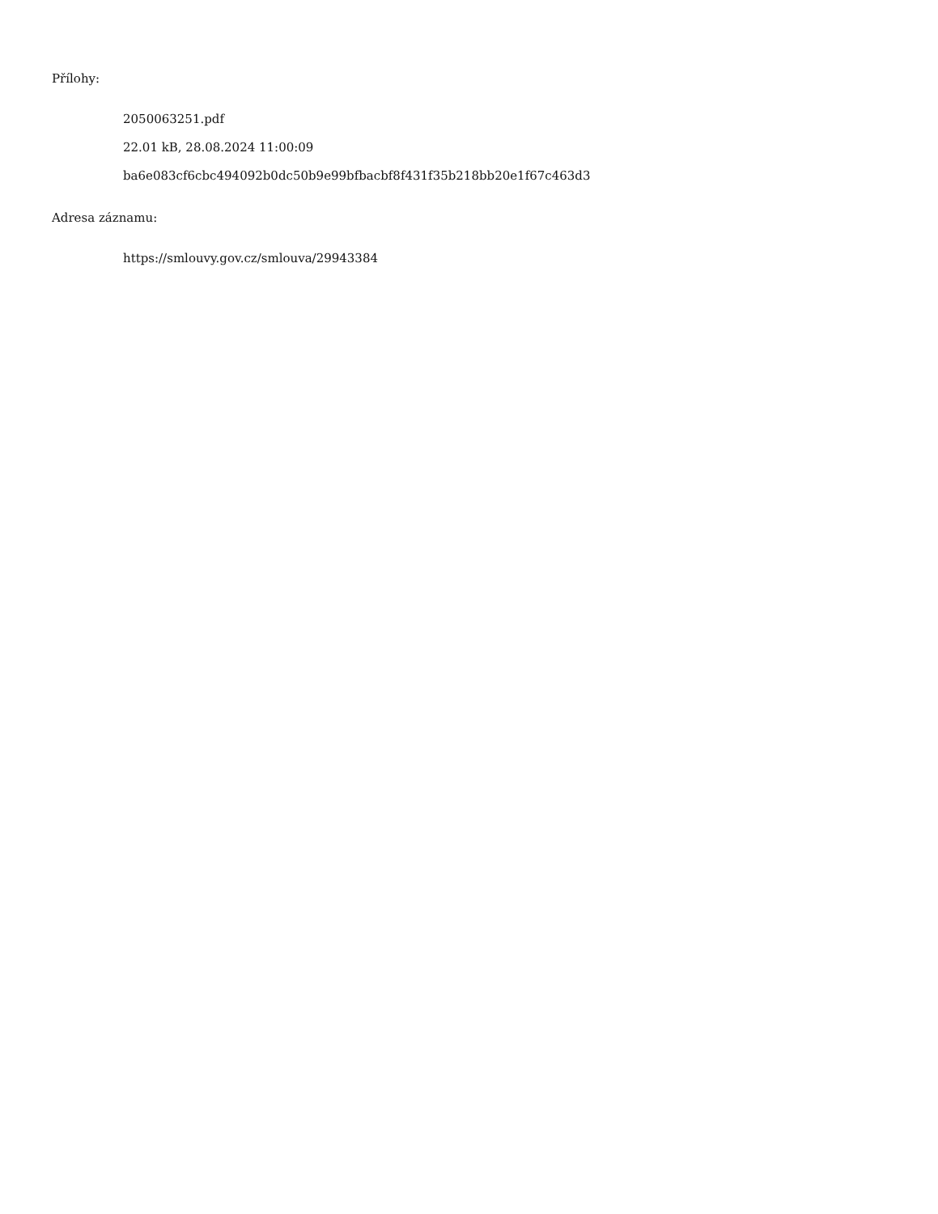Přílohy:
2050063251.pdf
22.01 kB, 28.08.2024 11:00:09
ba6e083cf6cbc494092b0dc50b9e99bfbacbf8f431f35b218bb20e1f67c463d3
Adresa záznamu:
https://smlouvy.gov.cz/smlouva/29943384